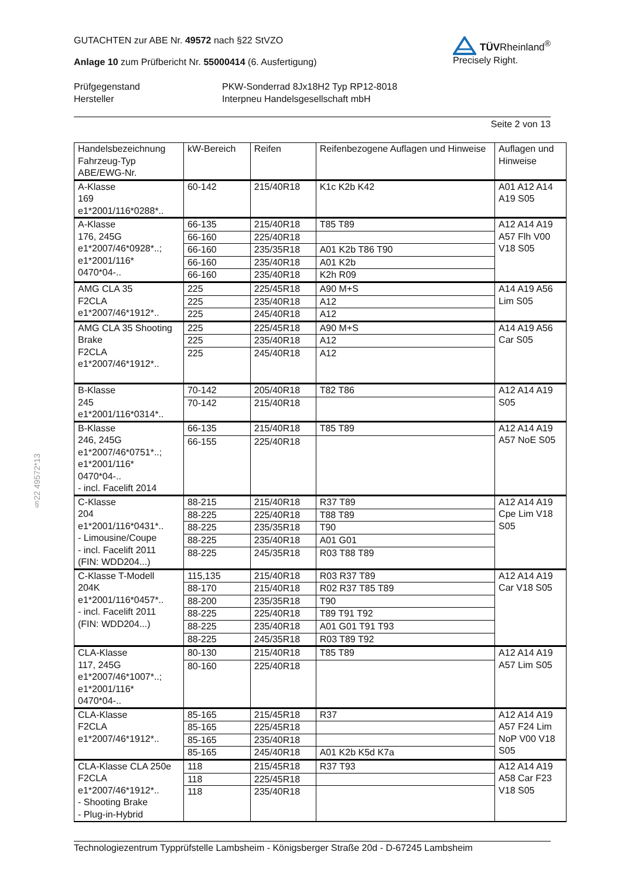GUTACHTEN zur ABE Nr. 49572 nach §22 StVZO
Anlage 10 zum Prüfbericht Nr. 55000414 (6. Ausfertigung)
TÜVRheinland<sup>®</sup>
Precisely Right.
Prüfgegenstand PKW-Sonderrad 8Jx18H2 Typ RP12-8018 Hersteller Interpneu Handelsgesellschaft mbH
Seite 2 von 13
§22 49572*13
| Handelsbezeichnung Fahrzeug-Typ ABE/EWG-Nr. | kW-Bereich | Reifen | Reifenbezogene Auflagen und Hinweise | Auflagen und Hinweise |
| --- | --- | --- | --- | --- |
| A-Klasse 169 e1*2001/116*0288*.. | 60-142 | 215/40R18 | K1c K2b K42 | A01 A12 A14 A19 S05 |
| A-Klasse 176, 245G e1*2007/46*0928*..; e1*2001/116* 0470*04-.. | 66-135 | 215/40R18 | T85 T89 | A12 A14 A19 A57 Flh V00 V18 S05 |
| | 66-160 | 225/40R18 | | |
| | 66-160 | 235/35R18 | A01 K2b T86 T90 | |
| | 66-160 | 235/40R18 | A01 K2b | |
| | 66-160 | 235/40R18 | K2h R09 | |
| AMG CLA 35 F2CLA e1*2007/46*1912*.. | 225 | 225/45R18 | A90 M+S | A14 A19 A56 Lim S05 |
| | 225 | 235/40R18 | A12 | |
| | 225 | 245/40R18 | A12 | |
| AMG CLA 35 Shooting Brake F2CLA e1*2007/46*1912*.. | 225 | 225/45R18 | A90 M+S | A14 A19 A56 Car S05 |
| | 225 | 235/40R18 | A12 | |
| | 225 | 245/40R18 | A12 | |
| B-Klasse 245 e1*2001/116*0314*.. | 70-142 | 205/40R18 | T82 T86 | A12 A14 A19 S05 |
| | 70-142 | 215/40R18 | | |
| B-Klasse 246, 245G e1*2007/46*0751*..; e1*2001/116* 0470*04-.. - incl. Facelift 2014 | 66-135 | 215/40R18 | T85 T89 | A12 A14 A19 A57 NoE S05 |
| | 66-155 | 225/40R18 | | |
| C-Klasse 204 e1*2001/116*0431*.. - Limousine/Coupe - incl. Facelift 2011 (FIN: WDD204...) | 88-215 | 215/40R18 | R37 T89 | A12 A14 A19 Cpe Lim V18 S05 |
| | 88-225 | 225/40R18 | T88 T89 | |
| | 88-225 | 235/35R18 | T90 | |
| | 88-225 | 235/40R18 | A01 G01 | |
| | 88-225 | 245/35R18 | R03 T88 T89 | |
| C-Klasse T-Modell 204K e1*2001/116*0457*.. - incl. Facelift 2011 (FIN: WDD204...) | 115,135 | 215/40R18 | R03 R37 T89 | A12 A14 A19 Car V18 S05 |
| | 88-170 | 215/40R18 | R02 R37 T85 T89 | |
| | 88-200 | 235/35R18 | T90 | |
| | 88-225 | 225/40R18 | T89 T91 T92 | |
| | 88-225 | 235/40R18 | A01 G01 T91 T93 | |
| | 88-225 | 245/35R18 | R03 T89 T92 | |
| CLA-Klasse 117, 245G e1*2007/46*1007*..; e1*2001/116* 0470*04-.. | 80-130 | 215/40R18 | T85 T89 | A12 A14 A19 A57 Lim S05 |
| | 80-160 | 225/40R18 | | |
| CLA-Klasse F2CLA e1*2007/46*1912*.. | 85-165 | 215/45R18 | R37 | A12 A14 A19 A57 F24 Lim NoP V00 V18 S05 |
| | 85-165 | 225/45R18 | | |
| | 85-165 | 235/40R18 | | |
| | 85-165 | 245/40R18 | A01 K2b K5d K7a | |
| CLA-Klasse CLA 250e F2CLA e1*2007/46*1912*.. - Shooting Brake - Plug-in-Hybrid | 118 | 215/45R18 | R37 T93 | A12 A14 A19 A58 Car F23 V18 S05 |
| | 118 | 225/45R18 | | |
| | 118 | 235/40R18 | | |
Technologiezentrum Typprüfstelle Lambsheim - Königsberger Straße 20d - D-67245 Lambsheim